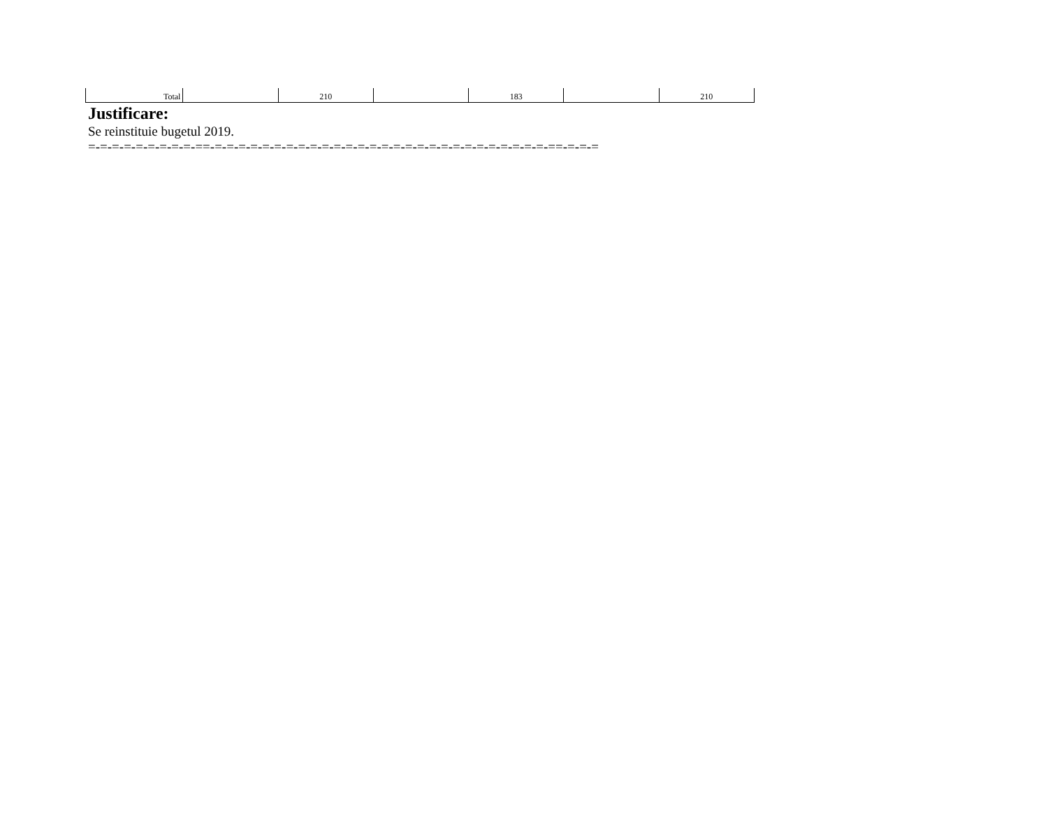| Total | | 210 | | 183 | | 210 |
Justificare:
Se reinstituie bugetul 2019.
=-=-=-=-=-=-=-=-=-==-=-=-=-=-=-=-=-=-=-=-=-=-=-=-=-=-=-=-=-=-=-=-=-=-=-=-=-=-==-=-=-=